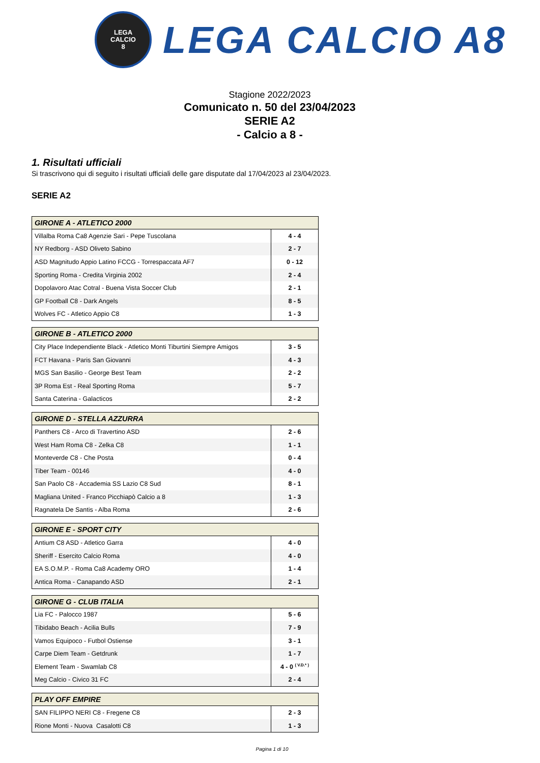LEGA
CALCIO
8
LEGA CALCIO A8
Stagione 2022/2023
Comunicato n. 50 del 23/04/2023
SERIE A2
- Calcio a 8 -
1. Risultati ufficiali
Si trascrivono qui di seguito i risultati ufficiali delle gare disputate dal 17/04/2023 al 23/04/2023.
SERIE A2
| GIRONE A - ATLETICO 2000 | |
| --- | --- |
| Villalba Roma Ca8 Agenzie Sari - Pepe Tuscolana | 4 - 4 |
| NY Redborg - ASD Oliveto Sabino | 2 - 7 |
| ASD Magnitudo Appio Latino FCCG - Torrespaccata AF7 | 0 - 12 |
| Sporting Roma - Credita Virginia 2002 | 2 - 4 |
| Dopolavoro Atac Cotral - Buena Vista Soccer Club | 2 - 1 |
| GP Football C8 - Dark Angels | 8 - 5 |
| Wolves FC - Atletico Appio C8 | 1 - 3 |
| GIRONE B - ATLETICO 2000 | |
| --- | --- |
| City Place Independiente Black - Atletico Monti Tiburtini Siempre Amigos | 3 - 5 |
| FCT Havana - Paris San Giovanni | 4 - 3 |
| MGS San Basilio - George Best Team | 2 - 2 |
| 3P Roma Est - Real Sporting Roma | 5 - 7 |
| Santa Caterina - Galacticos | 2 - 2 |
| GIRONE D - STELLA AZZURRA | |
| --- | --- |
| Panthers C8 - Arco di Travertino ASD | 2 - 6 |
| West Ham Roma C8 - Zelka C8 | 1 - 1 |
| Monteverde C8 - Che Posta | 0 - 4 |
| Tiber Team - 00146 | 4 - 0 |
| San Paolo C8 - Accademia SS Lazio C8 Sud | 8 - 1 |
| Magliana United - Franco Picchiapò Calcio a 8 | 1 - 3 |
| Ragnatela De Santis - Alba Roma | 2 - 6 |
| GIRONE E - SPORT CITY | |
| --- | --- |
| Antium C8 ASD - Atletico Garra | 4 - 0 |
| Sheriff - Esercito Calcio Roma | 4 - 0 |
| EA S.O.M.P. - Roma Ca8 Academy ORO | 1 - 4 |
| Antica Roma - Canapando ASD | 2 - 1 |
| GIRONE G - CLUB ITALIA | |
| --- | --- |
| Lia FC - Palocco 1987 | 5 - 6 |
| Tibidabo Beach - Acilia Bulls | 7 - 9 |
| Vamos Equipoco - Futbol Ostiense | 3 - 1 |
| Carpe Diem Team - Getdrunk | 1 - 7 |
| Element Team - Swamlab C8 | 4 - 0 <sup>( V.D.* )</sup> |
| Meg Calcio - Civico 31 FC | 2 - 4 |
| PLAY OFF EMPIRE | |
| --- | --- |
| SAN FILIPPO NERI C8 - Fregene C8 | 2 - 3 |
| Rione Monti - Nuova Casalotti C8 | 1 - 3 |
Pagina 1 di 10